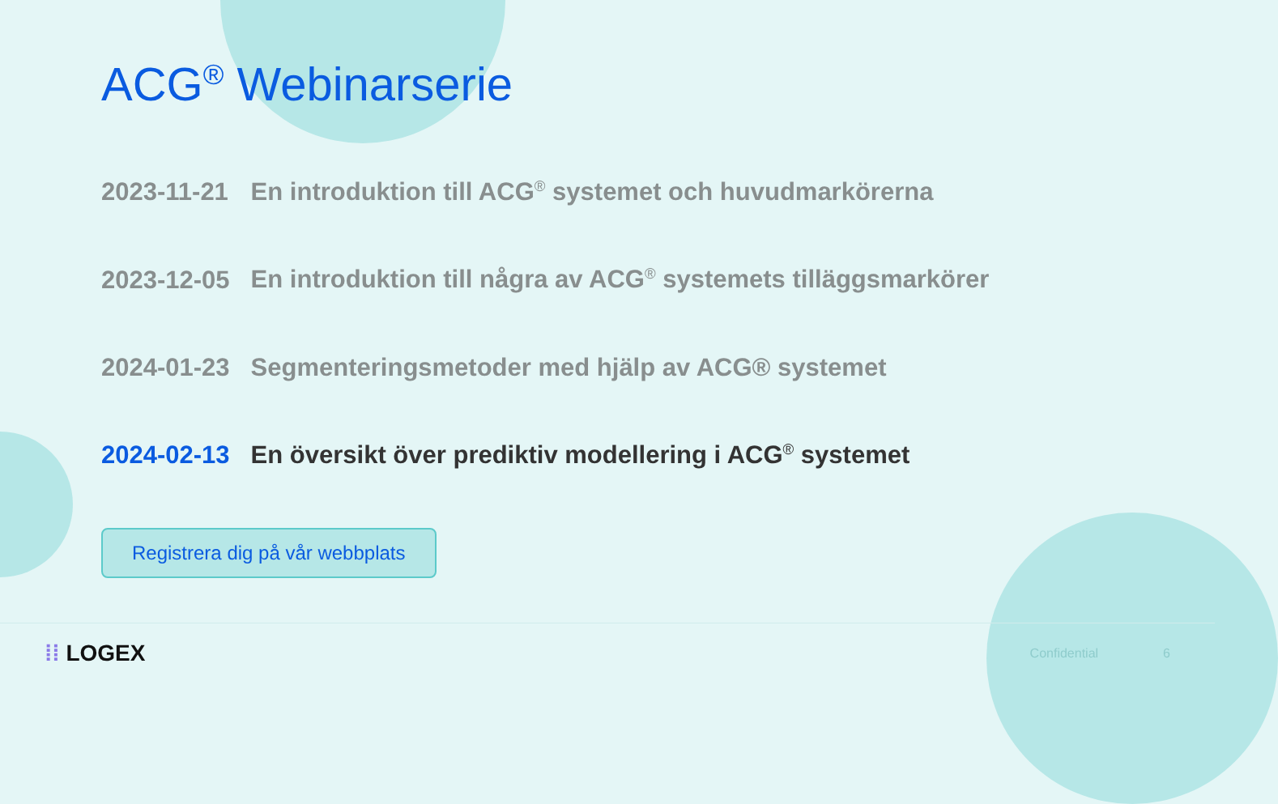ACG<sup>®</sup> Webinarserie
2023-11-21 En introduktion till ACG<sup>®</sup> systemet och huvudmarkörerna
2023-12-05 En introduktion till några av ACG<sup>®</sup> systemets tilläggsmarkörer
2024-01-23 Segmenteringsmetoder med hjälp av ACG® systemet
2024-02-13 En översikt över prediktiv modellering i ACG<sup>®</sup> systemet
Registrera dig på vår webbplats
⁞⁞ LOGEX Confidential 6